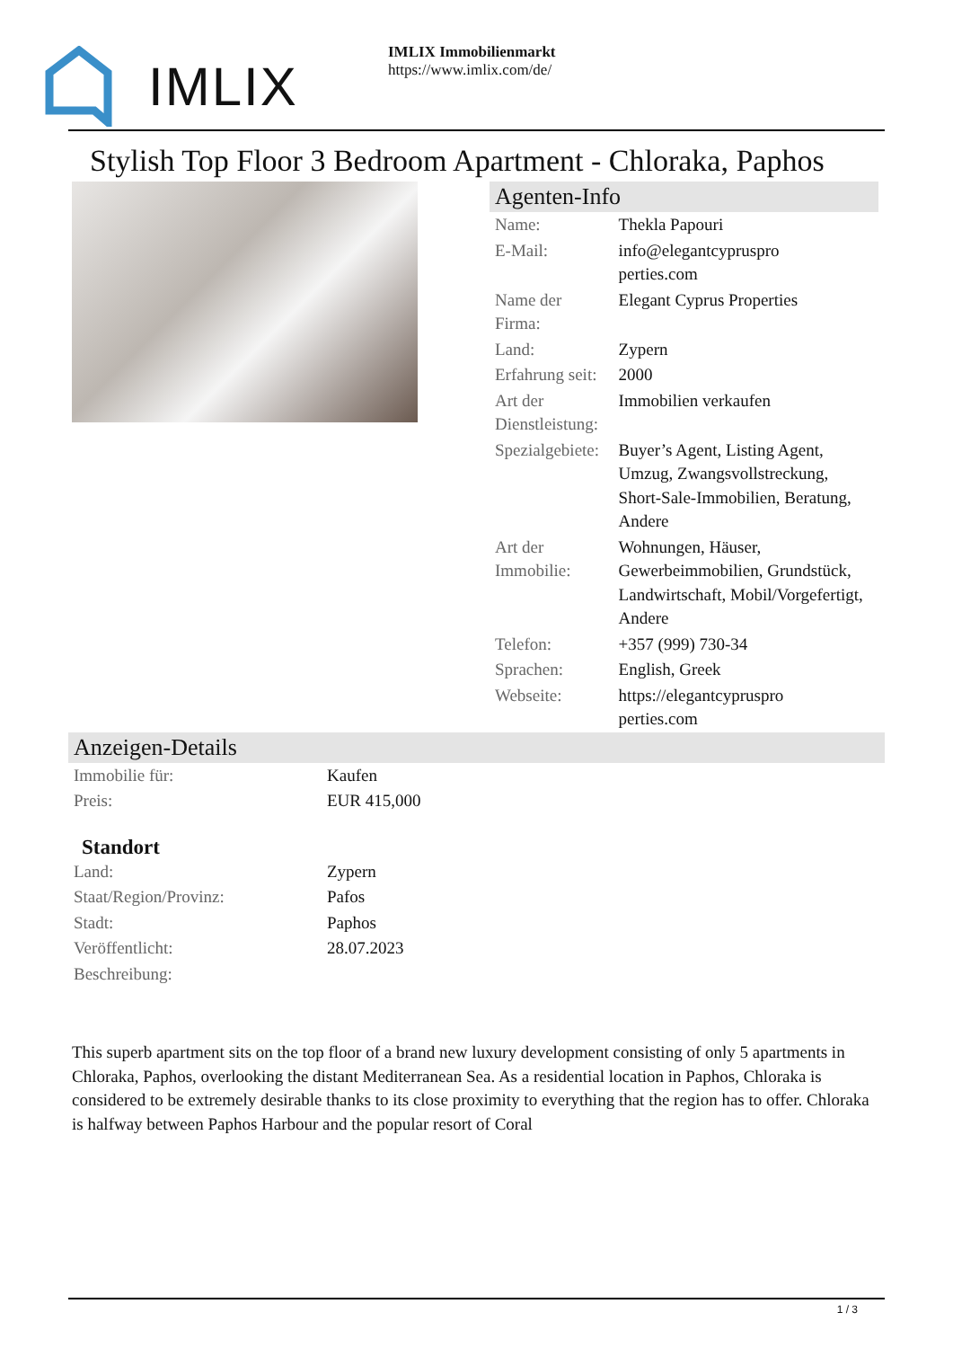IMLIX
IMLIX Immobilienmarkt
https://www.imlix.com/de/
Stylish Top Floor 3 Bedroom Apartment - Chloraka, Paphos
Agenten-Info
| Name: | Thekla Papouri |
| E-Mail: | info@elegantcypruspro perties.com |
| Name der Firma: | Elegant Cyprus Properties |
| Land: | Zypern |
| Erfahrung seit: | 2000 |
| Art der Dienstleistung: | Immobilien verkaufen |
| Spezialgebiete: | Buyer’s Agent, Listing Agent, Umzug, Zwangsvollstreckung, Short-Sale-Immobilien, Beratung, Andere |
| Art der Immobilie: | Wohnungen, Häuser, Gewerbeimmobilien, Grundstück, Landwirtschaft, Mobil/Vorgefertigt, Andere |
| Telefon: | +357 (999) 730-34 |
| Sprachen: | English, Greek |
| Webseite: | https://elegantcypruspro perties.com |
Anzeigen-Details
| Immobilie für: | Kaufen |
| Preis: | EUR 415,000 |
Standort
| Land: | Zypern |
| Staat/Region/Provinz: | Pafos |
| Stadt: | Paphos |
| Veröffentlicht: | 28.07.2023 |
| Beschreibung: | |
This superb apartment sits on the top floor of a brand new luxury development consisting of only 5 apartments in Chloraka, Paphos, overlooking the distant Mediterranean Sea. As a residential location in Paphos, Chloraka is considered to be extremely desirable thanks to its close proximity to everything that the region has to offer. Chloraka is halfway between Paphos Harbour and the popular resort of Coral
1 / 3